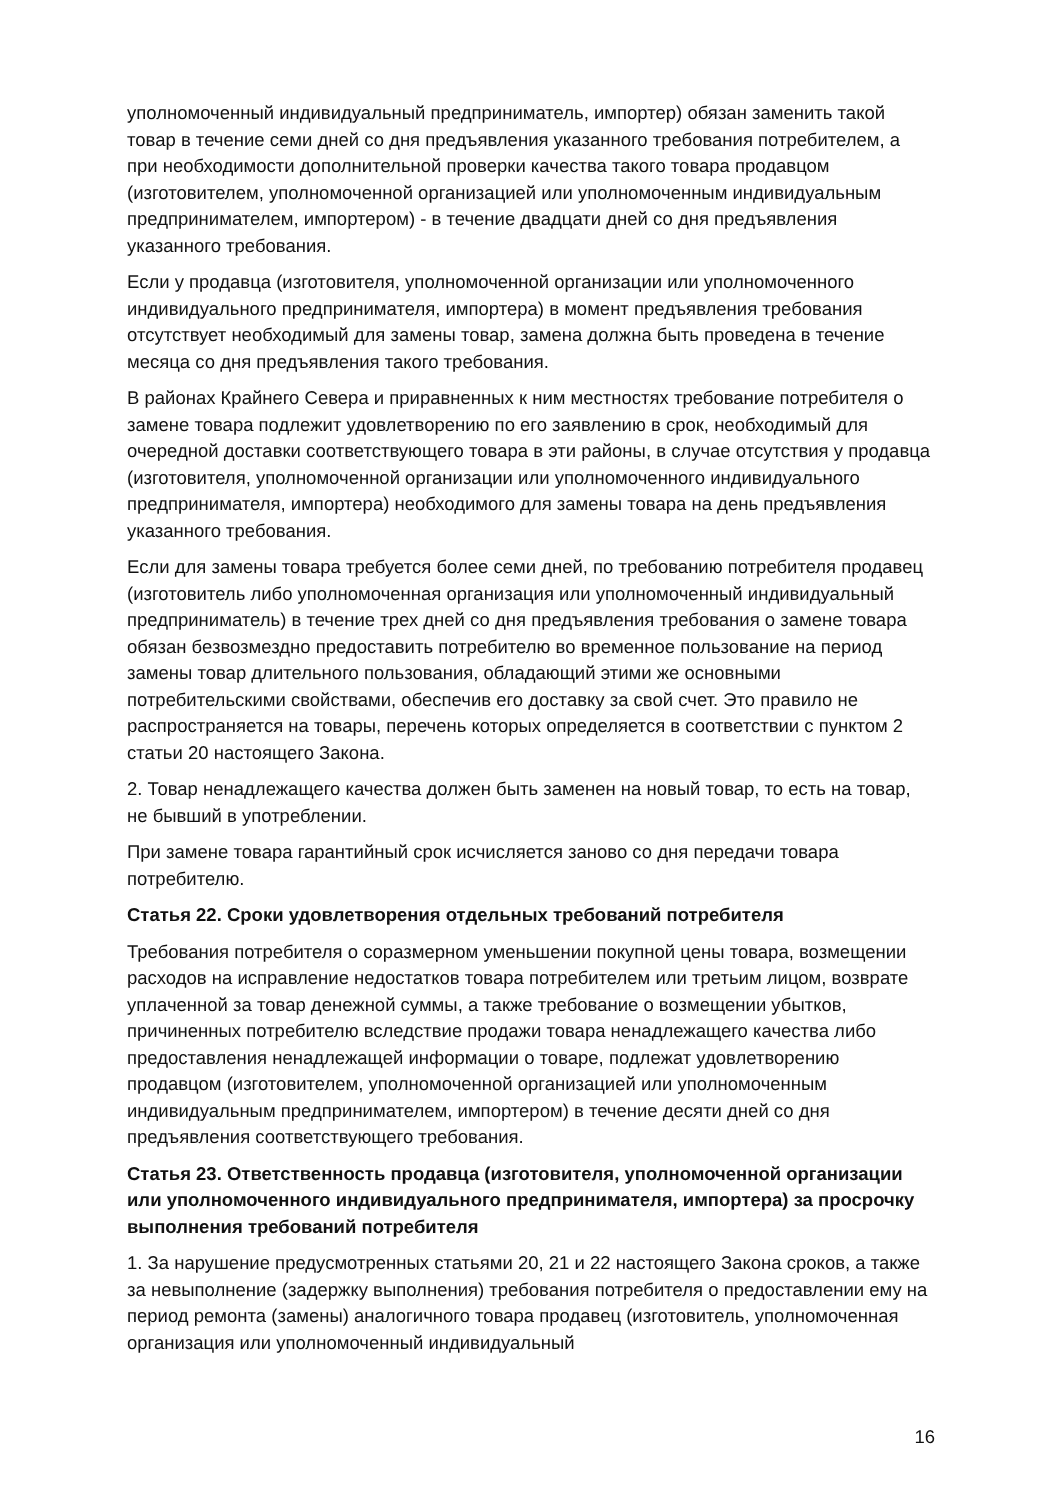уполномоченный индивидуальный предприниматель, импортер) обязан заменить такой товар в течение семи дней со дня предъявления указанного требования потребителем, а при необходимости дополнительной проверки качества такого товара продавцом (изготовителем, уполномоченной организацией или уполномоченным индивидуальным предпринимателем, импортером) - в течение двадцати дней со дня предъявления указанного требования.
Если у продавца (изготовителя, уполномоченной организации или уполномоченного индивидуального предпринимателя, импортера) в момент предъявления требования отсутствует необходимый для замены товар, замена должна быть проведена в течение месяца со дня предъявления такого требования.
В районах Крайнего Севера и приравненных к ним местностях требование потребителя о замене товара подлежит удовлетворению по его заявлению в срок, необходимый для очередной доставки соответствующего товара в эти районы, в случае отсутствия у продавца (изготовителя, уполномоченной организации или уполномоченного индивидуального предпринимателя, импортера) необходимого для замены товара на день предъявления указанного требования.
Если для замены товара требуется более семи дней, по требованию потребителя продавец (изготовитель либо уполномоченная организация или уполномоченный индивидуальный предприниматель) в течение трех дней со дня предъявления требования о замене товара обязан безвозмездно предоставить потребителю во временное пользование на период замены товар длительного пользования, обладающий этими же основными потребительскими свойствами, обеспечив его доставку за свой счет. Это правило не распространяется на товары, перечень которых определяется в соответствии с пунктом 2 статьи 20 настоящего Закона.
2. Товар ненадлежащего качества должен быть заменен на новый товар, то есть на товар, не бывший в употреблении.
При замене товара гарантийный срок исчисляется заново со дня передачи товара потребителю.
Статья 22. Сроки удовлетворения отдельных требований потребителя
Требования потребителя о соразмерном уменьшении покупной цены товара, возмещении расходов на исправление недостатков товара потребителем или третьим лицом, возврате уплаченной за товар денежной суммы, а также требование о возмещении убытков, причиненных потребителю вследствие продажи товара ненадлежащего качества либо предоставления ненадлежащей информации о товаре, подлежат удовлетворению продавцом (изготовителем, уполномоченной организацией или уполномоченным индивидуальным предпринимателем, импортером) в течение десяти дней со дня предъявления соответствующего требования.
Статья 23. Ответственность продавца (изготовителя, уполномоченной организации или уполномоченного индивидуального предпринимателя, импортера) за просрочку выполнения требований потребителя
1. За нарушение предусмотренных статьями 20, 21 и 22 настоящего Закона сроков, а также за невыполнение (задержку выполнения) требования потребителя о предоставлении ему на период ремонта (замены) аналогичного товара продавец (изготовитель, уполномоченная организация или уполномоченный индивидуальный
16